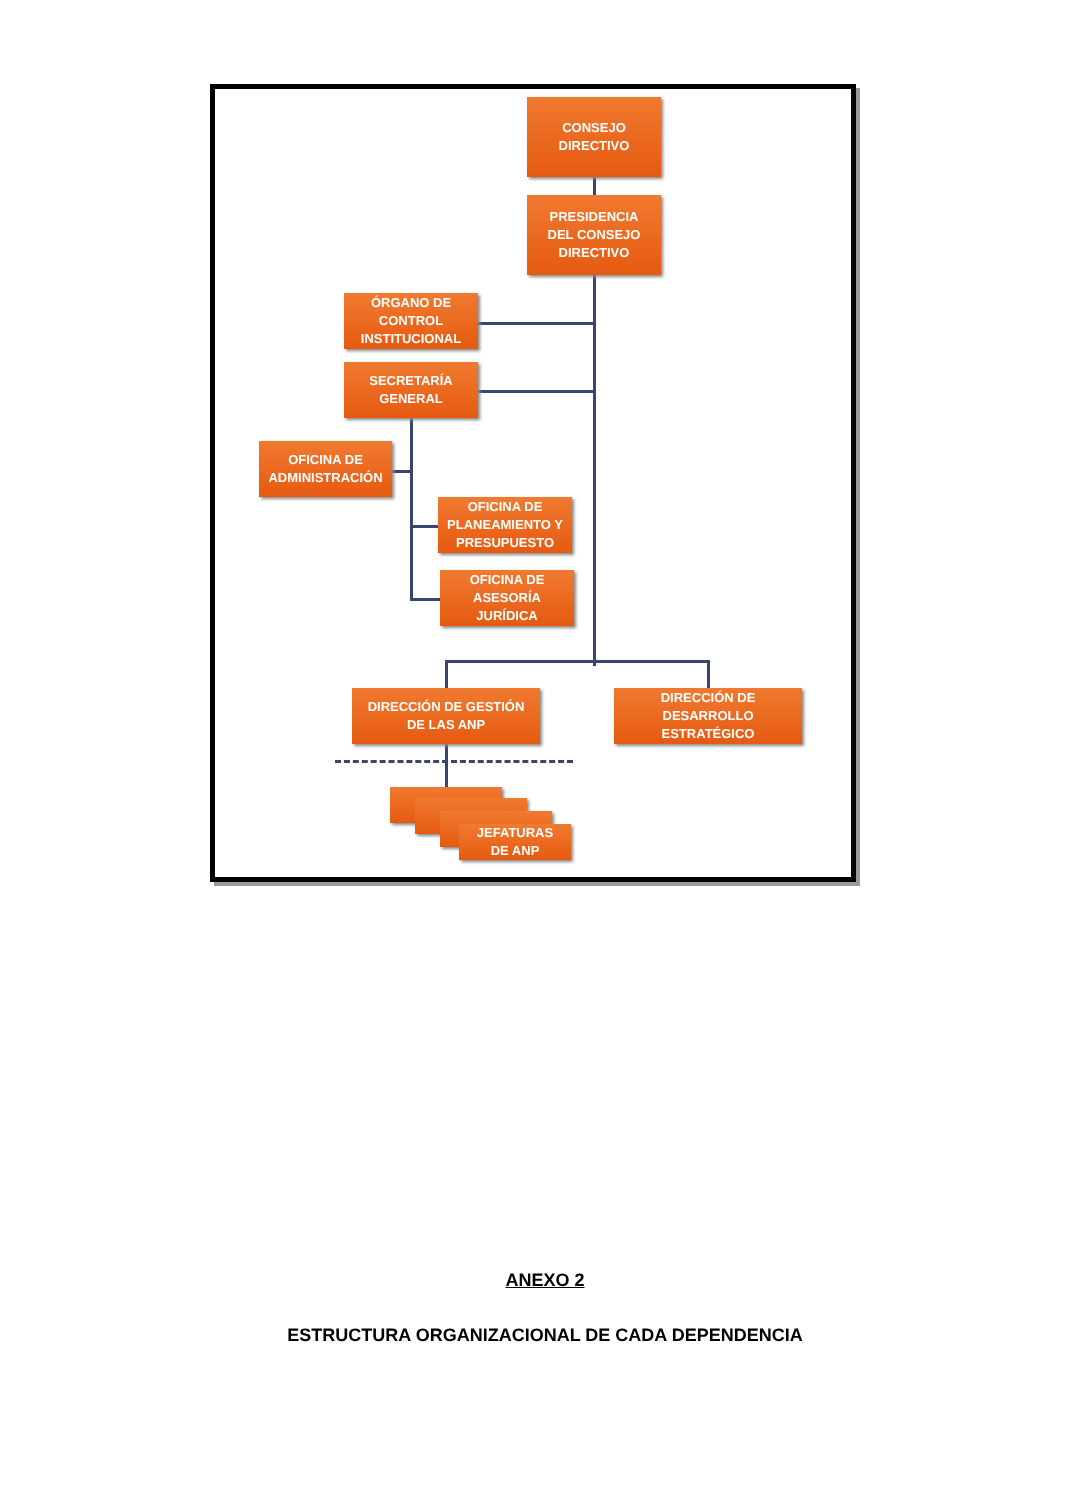CONSEJO
DIRECTIVO
PRESIDENCIA
DEL CONSEJO
DIRECTIVO
ÓRGANO DE
CONTROL
INSTITUCIONAL
SECRETARÍA
GENERAL
OFICINA DE
ADMINISTRACIÓN
OFICINA DE
PLANEAMIENTO Y
PRESUPUESTO
OFICINA DE
ASESORÍA
JURÍDICA
DIRECCIÓN DE GESTIÓN
DE LAS ANP
DIRECCIÓN DE
DESARROLLO
ESTRATÉGICO
JEFATURAS
DE ANP
ANEXO 2
ESTRUCTURA ORGANIZACIONAL DE CADA DEPENDENCIA